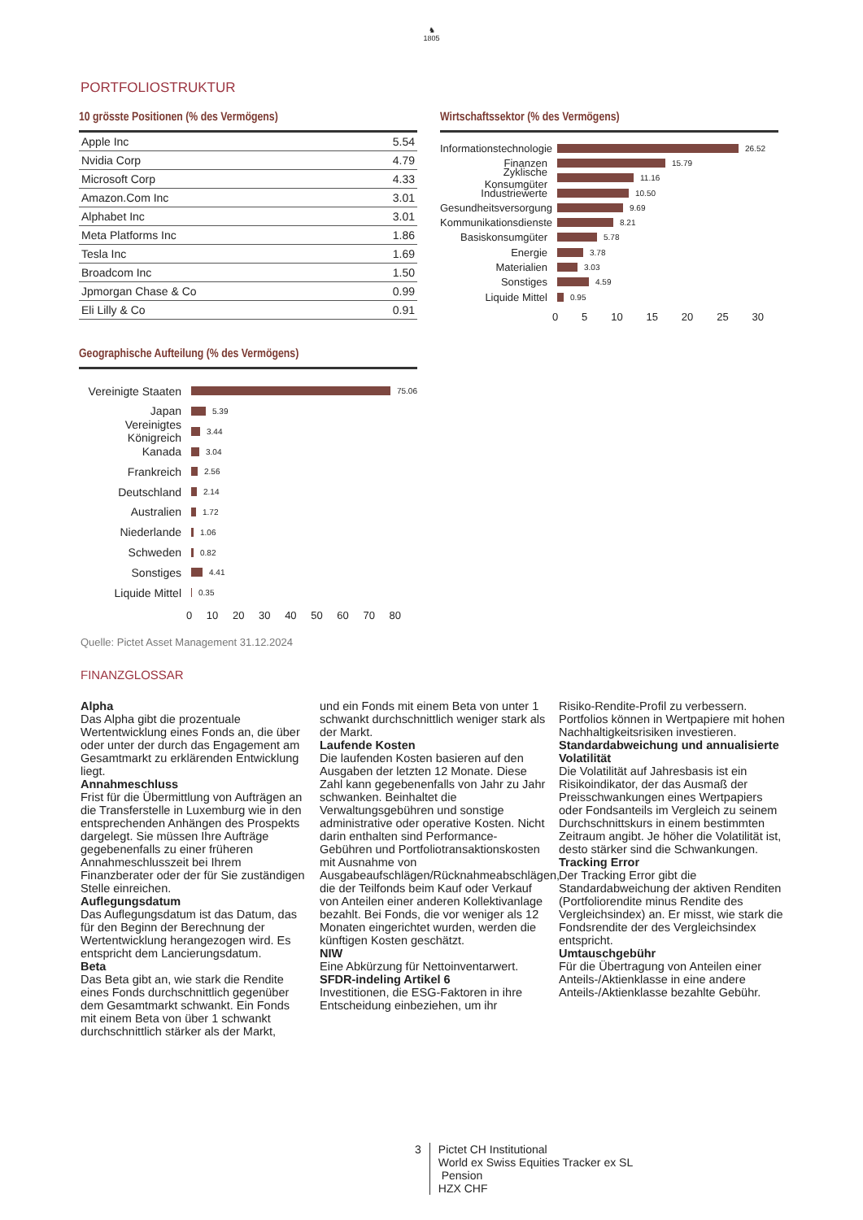♞
1805
PORTFOLIOSTRUKTUR
10 grösste Positionen (% des Vermögens)
| Apple Inc | 5.54 |
| Nvidia Corp | 4.79 |
| Microsoft Corp | 4.33 |
| Amazon.Com Inc | 3.01 |
| Alphabet Inc | 3.01 |
| Meta Platforms Inc | 1.86 |
| Tesla Inc | 1.69 |
| Broadcom Inc | 1.50 |
| Jpmorgan Chase & Co | 0.99 |
| Eli Lilly & Co | 0.91 |
Wirtschaftssektor (% des Vermögens)
Informationstechnologie 26.52
Finanzen 15.79
Zyklische Konsumgüter 11.16
Industriewerte 10.50
Gesundheitsversorgung 9.69
Kommunikationsdienste 8.21
Basiskonsumgüter 5.78
Energie 3.78
Materialien 3.03
Sonstiges 4.59
Liquide Mittel 0.95
0 5 10 15 20 25 30
Geographische Aufteilung (% des Vermögens)
Vereinigte Staaten 75.06
Japan 5.39
Vereinigtes Königreich 3.44
Kanada 3.04
Frankreich 2.56
Deutschland 2.14
Australien 1.72
Niederlande 1.06
Schweden 0.82
Sonstiges 4.41
Liquide Mittel 0.35
0 10 20 30 40 50 60 70 80
Quelle: Pictet Asset Management 31.12.2024
FINANZGLOSSAR
Alpha
Das Alpha gibt die prozentuale Wertentwicklung eines Fonds an, die über oder unter der durch das Engagement am Gesamtmarkt zu erklärenden Entwicklung liegt.
Annahmeschluss
Frist für die Übermittlung von Aufträgen an die Transferstelle in Luxemburg wie in den entsprechenden Anhängen des Prospekts dargelegt. Sie müssen Ihre Aufträge gegebenenfalls zu einer früheren Annahmeschlusszeit bei Ihrem Finanzberater oder der für Sie zuständigen Stelle einreichen.
Auflegungsdatum
Das Auflegungsdatum ist das Datum, das für den Beginn der Berechnung der Wertentwicklung herangezogen wird. Es entspricht dem Lancierungsdatum.
Beta
Das Beta gibt an, wie stark die Rendite eines Fonds durchschnittlich gegenüber dem Gesamtmarkt schwankt. Ein Fonds mit einem Beta von über 1 schwankt durchschnittlich stärker als der Markt,
und ein Fonds mit einem Beta von unter 1 schwankt durchschnittlich weniger stark als der Markt.
Laufende Kosten
Die laufenden Kosten basieren auf den Ausgaben der letzten 12 Monate. Diese Zahl kann gegebenenfalls von Jahr zu Jahr schwanken. Beinhaltet die Verwaltungsgebühren und sonstige administrative oder operative Kosten. Nicht darin enthalten sind Performance-Gebühren und Portfoliotransaktionskosten mit Ausnahme von Ausgabeaufschlägen/Rücknahmeabschlägen, die der Teilfonds beim Kauf oder Verkauf von Anteilen einer anderen Kollektivanlage bezahlt. Bei Fonds, die vor weniger als 12 Monaten eingerichtet wurden, werden die künftigen Kosten geschätzt.
NIW
Eine Abkürzung für Nettoinventarwert.
SFDR-indeling Artikel 6
Investitionen, die ESG-Faktoren in ihre Entscheidung einbeziehen, um ihr
Risiko-Rendite-Profil zu verbessern. Portfolios können in Wertpapiere mit hohen Nachhaltigkeitsrisiken investieren.
Standardabweichung und annualisierte Volatilität
Die Volatilität auf Jahresbasis ist ein Risikoindikator, der das Ausmaß der Preisschwankungen eines Wertpapiers oder Fondsanteils im Vergleich zu seinem Durchschnittskurs in einem bestimmten Zeitraum angibt. Je höher die Volatilität ist, desto stärker sind die Schwankungen.
Tracking Error
Der Tracking Error gibt die Standardabweichung der aktiven Renditen (Portfoliorendite minus Rendite des Vergleichsindex) an. Er misst, wie stark die Fondsrendite der des Vergleichsindex entspricht.
Umtauschgebühr
Für die Übertragung von Anteilen einer Anteils-/Aktienklasse in eine andere Anteils-/Aktienklasse bezahlte Gebühr.
3 Pictet CH Institutional
World ex Swiss Equities Tracker ex SL
Pension
HZX CHF